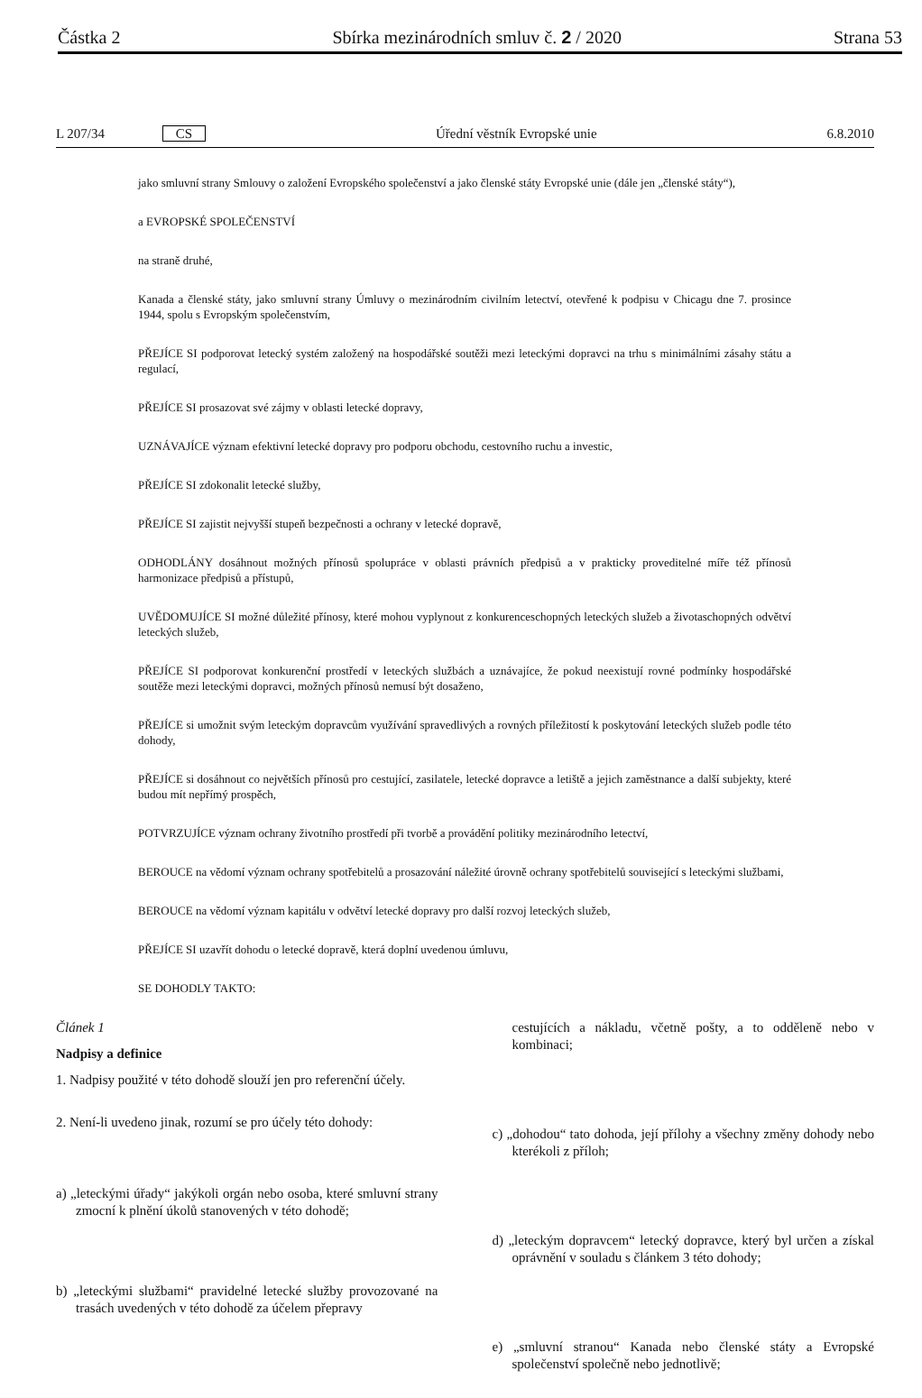Částka 2 Sbírka mezinárodních smluv č. 2 / 2020 Strana 53
L 207/34 CS Úřední věstník Evropské unie 6.8.2010
jako smluvní strany Smlouvy o založení Evropského společenství a jako členské státy Evropské unie (dále jen „členské státy“),
a EVROPSKÉ SPOLEČENSTVÍ
na straně druhé,
Kanada a členské státy, jako smluvní strany Úmluvy o mezinárodním civilním letectví, otevřené k podpisu v Chicagu dne 7. prosince 1944, spolu s Evropským společenstvím,
PŘEJÍCE SI podporovat letecký systém založený na hospodářské soutěži mezi leteckými dopravci na trhu s minimálními zásahy státu a regulací,
PŘEJÍCE SI prosazovat své zájmy v oblasti letecké dopravy,
UZNÁVAJÍCE význam efektivní letecké dopravy pro podporu obchodu, cestovního ruchu a investic,
PŘEJÍCE SI zdokonalit letecké služby,
PŘEJÍCE SI zajistit nejvyšší stupeň bezpečnosti a ochrany v letecké dopravě,
ODHODLÁNY dosáhnout možných přínosů spolupráce v oblasti právních předpisů a v prakticky proveditelné míře též přínosů harmonizace předpisů a přístupů,
UVĚDOMUJÍCE SI možné důležité přínosy, které mohou vyplynout z konkurenceschopných leteckých služeb a životaschopných odvětví leteckých služeb,
PŘEJÍCE SI podporovat konkurenční prostředí v leteckých službách a uznávajíce, že pokud neexistují rovné podmínky hospodářské soutěže mezi leteckými dopravci, možných přínosů nemusí být dosaženo,
PŘEJÍCE si umožnit svým leteckým dopravcům využívání spravedlivých a rovných příležitostí k poskytování leteckých služeb podle této dohody,
PŘEJÍCE si dosáhnout co největších přínosů pro cestující, zasilatele, letecké dopravce a letiště a jejich zaměstnance a další subjekty, které budou mít nepřímý prospěch,
POTVRZUJÍCE význam ochrany životního prostředí při tvorbě a provádění politiky mezinárodního letectví,
BEROUCE na vědomí význam ochrany spotřebitelů a prosazování náležité úrovně ochrany spotřebitelů související s leteckými službami,
BEROUCE na vědomí význam kapitálu v odvětví letecké dopravy pro další rozvoj leteckých služeb,
PŘEJÍCE SI uzavřít dohodu o letecké dopravě, která doplní uvedenou úmluvu,
SE DOHODLY TAKTO:
Článek 1
Nadpisy a definice
1. Nadpisy použité v této dohodě slouží jen pro referenční účely.
2. Není-li uvedeno jinak, rozumí se pro účely této dohody:
a) „leteckými úřady“ jakýkoli orgán nebo osoba, které smluvní strany zmocní k plnění úkolů stanovených v této dohodě;
b) „leteckými službami“ pravidelné letecké služby provozované na trasách uvedených v této dohodě za účelem přepravy
cestujících a nákladu, včetně pošty, a to odděleně nebo v kombinaci;
c) „dohodou“ tato dohoda, její přílohy a všechny změny dohody nebo kterékoli z příloh;
d) „leteckým dopravcem“ letecký dopravce, který byl určen a získal oprávnění v souladu s článkem 3 této dohody;
e) „smluvní stranou“ Kanada nebo členské státy a Evropské společenství společně nebo jednotlivě;